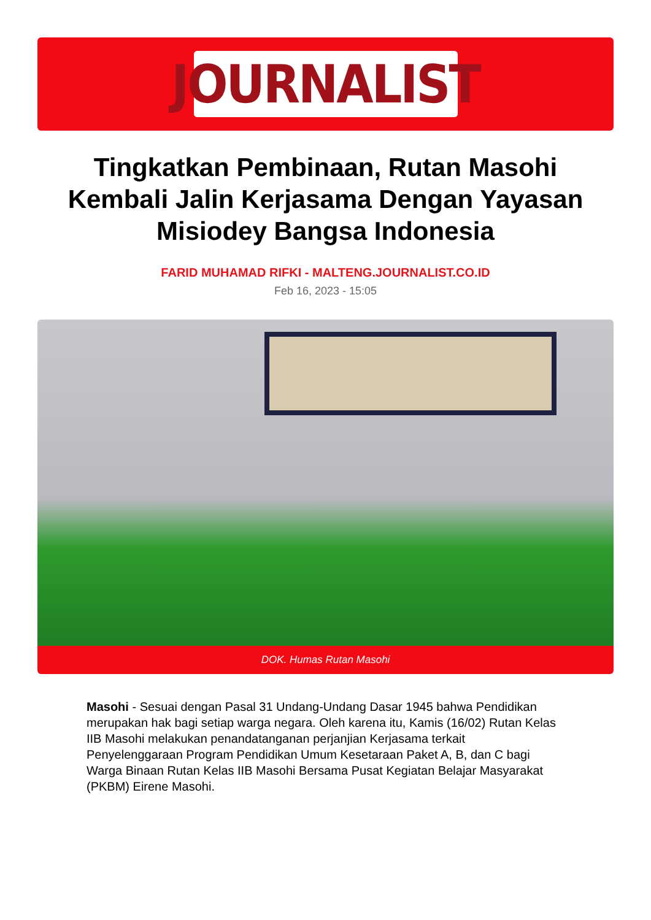JOURNALIST
Tingkatkan Pembinaan, Rutan Masohi Kembali Jalin Kerjasama Dengan Yayasan Misiodey Bangsa Indonesia
FARID MUHAMAD RIFKI - MALTENG.JOURNALIST.CO.ID
Feb 16, 2023 - 15:05
DOK. Humas Rutan Masohi
Masohi - Sesuai dengan Pasal 31 Undang-Undang Dasar 1945 bahwa Pendidikan merupakan hak bagi setiap warga negara. Oleh karena itu, Kamis (16/02) Rutan Kelas IIB Masohi melakukan penandatanganan perjanjian Kerjasama terkait Penyelenggaraan Program Pendidikan Umum Kesetaraan Paket A, B, dan C bagi Warga Binaan Rutan Kelas IIB Masohi Bersama Pusat Kegiatan Belajar Masyarakat (PKBM) Eirene Masohi.